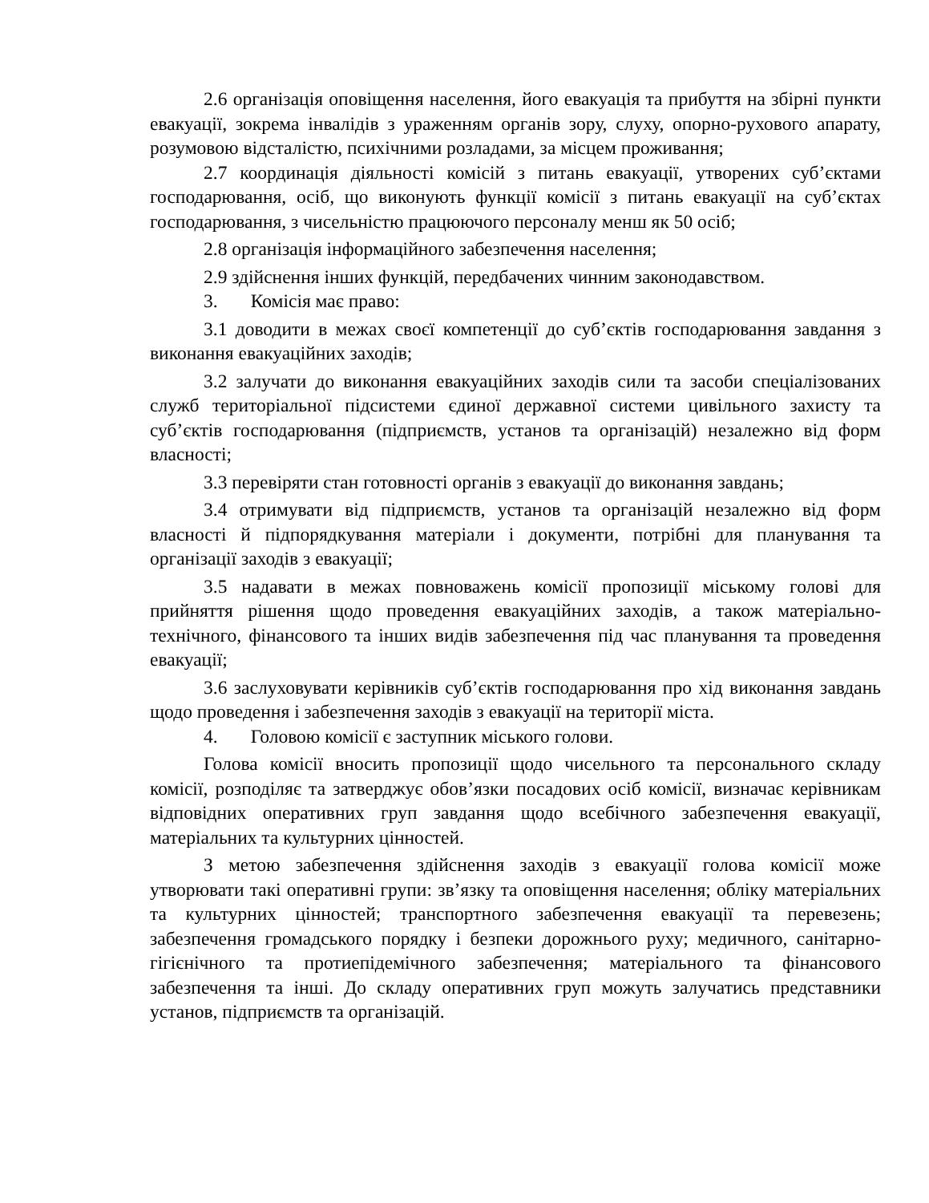2.6 організація оповіщення населення, його евакуація та прибуття на збірні пункти евакуації, зокрема інвалідів з ураженням органів зору, слуху, опорно-рухового апарату, розумовою відсталістю, психічними розладами, за місцем проживання;
2.7 координація діяльності комісій з питань евакуації, утворених суб’єктами господарювання, осіб, що виконують функції комісії з питань евакуації на суб’єктах господарювання, з чисельністю працюючого персоналу менш як 50 осіб;
2.8 організація інформаційного забезпечення населення;
2.9 здійснення інших функцій, передбачених чинним законодавством.
3. Комісія має право:
3.1 доводити в межах своєї компетенції до суб’єктів господарювання завдання з виконання евакуаційних заходів;
3.2 залучати до виконання евакуаційних заходів сили та засоби спеціалізованих служб територіальної підсистеми єдиної державної системи цивільного захисту та суб’єктів господарювання (підприємств, установ та організацій) незалежно від форм власності;
3.3 перевіряти стан готовності органів з евакуації до виконання завдань;
3.4 отримувати від підприємств, установ та організацій незалежно від форм власності й підпорядкування матеріали і документи, потрібні для планування та організації заходів з евакуації;
3.5 надавати в межах повноважень комісії пропозиції міському голові для прийняття рішення щодо проведення евакуаційних заходів, а також матеріально-технічного, фінансового та інших видів забезпечення під час планування та проведення евакуації;
3.6 заслуховувати керівників суб’єктів господарювання про хід виконання завдань щодо проведення і забезпечення заходів з евакуації на території міста.
4. Головою комісії є заступник міського голови.
Голова комісії вносить пропозиції щодо чисельного та персонального складу комісії, розподіляє та затверджує обов’язки посадових осіб комісії, визначає керівникам відповідних оперативних груп завдання щодо всебічного забезпечення евакуації, матеріальних та культурних цінностей.
З метою забезпечення здійснення заходів з евакуації голова комісії може утворювати такі оперативні групи: зв’язку та оповіщення населення; обліку матеріальних та культурних цінностей; транспортного забезпечення евакуації та перевезень; забезпечення громадського порядку і безпеки дорожнього руху; медичного, санітарно-гігієнічного та протиепідемічного забезпечення; матеріального та фінансового забезпечення та інші. До складу оперативних груп можуть залучатись представники установ, підприємств та організацій.